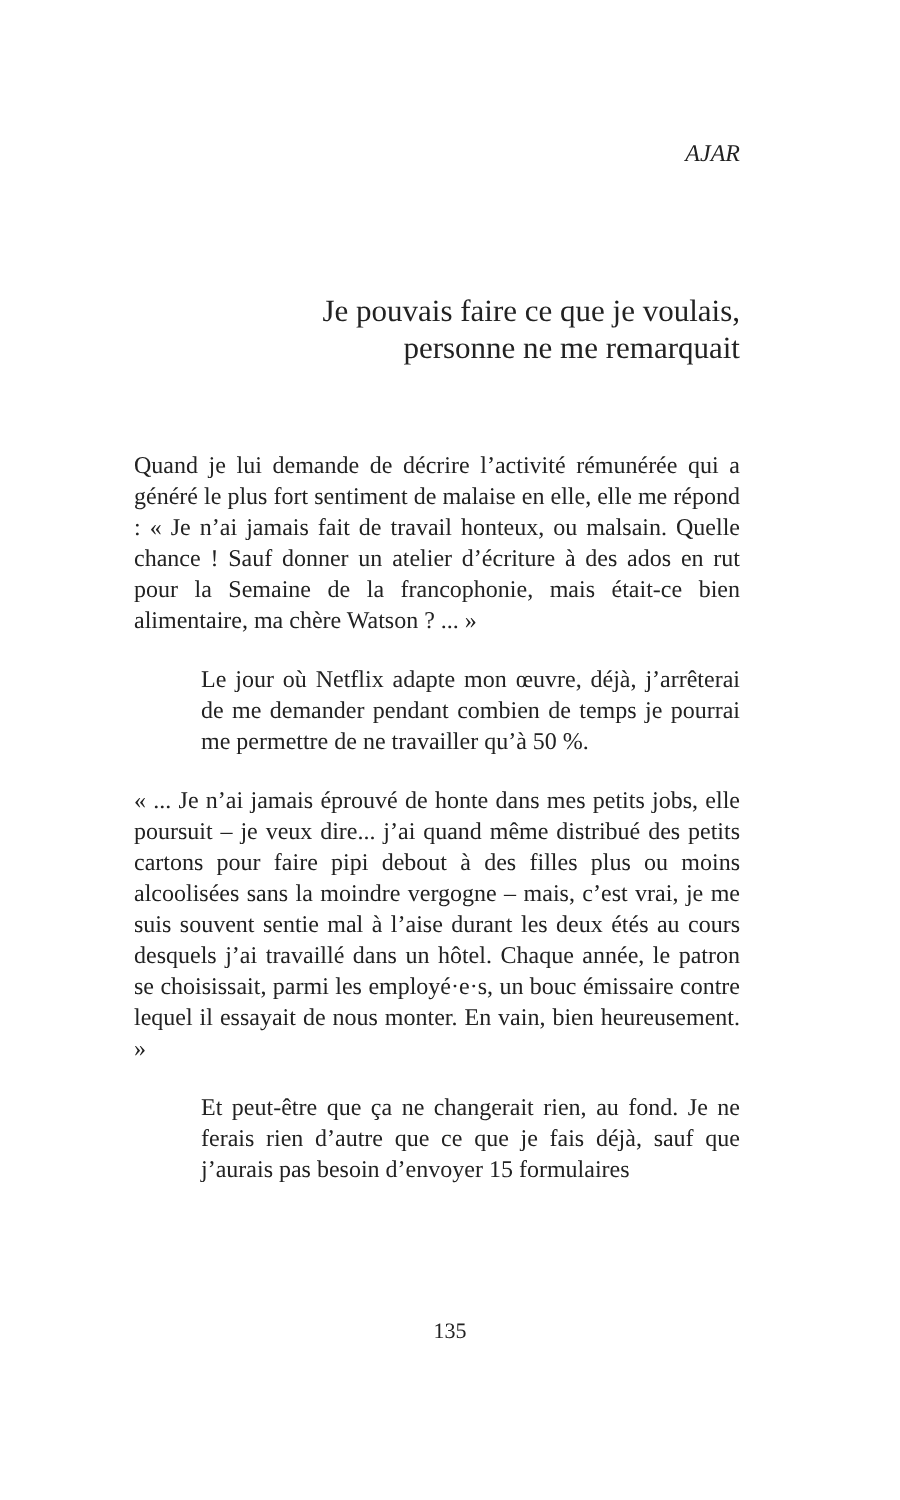AJAR
Je pouvais faire ce que je voulais,
personne ne me remarquait
Quand je lui demande de décrire l’activité rémunérée qui a généré le plus fort sentiment de malaise en elle, elle me répond : « Je n’ai jamais fait de travail honteux, ou malsain. Quelle chance ! Sauf donner un atelier d’écriture à des ados en rut pour la Semaine de la francophonie, mais était-ce bien alimentaire, ma chère Watson ? ... »
Le jour où Netflix adapte mon œuvre, déjà, j’arrêterai de me demander pendant combien de temps je pourrai me permettre de ne travailler qu’à 50 %.
« ... Je n’ai jamais éprouvé de honte dans mes petits jobs, elle poursuit – je veux dire... j’ai quand même distribué des petits cartons pour faire pipi debout à des filles plus ou moins alcoolisées sans la moindre vergogne – mais, c’est vrai, je me suis souvent sentie mal à l’aise durant les deux étés au cours desquels j’ai travaillé dans un hôtel. Chaque année, le patron se choisissait, parmi les employé·e·s, un bouc émissaire contre lequel il essayait de nous monter. En vain, bien heureusement. »
Et peut-être que ça ne changerait rien, au fond. Je ne ferais rien d’autre que ce que je fais déjà, sauf que j’aurais pas besoin d’envoyer 15 formulaires
135